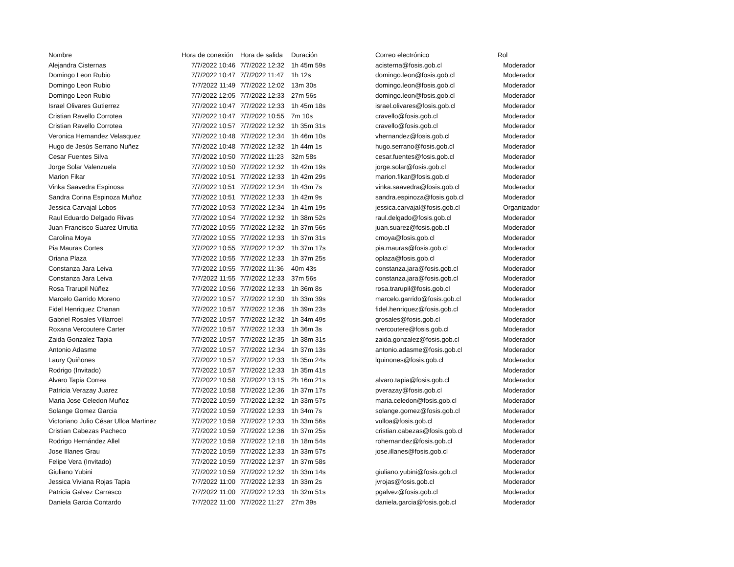| Nombre | Hora de conexión | Hora de salida | Duración | Correo electrónico | Rol |
| --- | --- | --- | --- | --- | --- |
| Alejandra Cisternas | 7/7/2022 10:46 | 7/7/2022 12:32 | 1h 45m 59s | acisterna@fosis.gob.cl | Moderador |
| Domingo Leon Rubio | 7/7/2022 10:47 | 7/7/2022 11:47 | 1h 12s | domingo.leon@fosis.gob.cl | Moderador |
| Domingo Leon Rubio | 7/7/2022 11:49 | 7/7/2022 12:02 | 13m 30s | domingo.leon@fosis.gob.cl | Moderador |
| Domingo Leon Rubio | 7/7/2022 12:05 | 7/7/2022 12:33 | 27m 56s | domingo.leon@fosis.gob.cl | Moderador |
| Israel Olivares Gutierrez | 7/7/2022 10:47 | 7/7/2022 12:33 | 1h 45m 18s | israel.olivares@fosis.gob.cl | Moderador |
| Cristian Ravello Corrotea | 7/7/2022 10:47 | 7/7/2022 10:55 | 7m 10s | cravello@fosis.gob.cl | Moderador |
| Cristian Ravello Corrotea | 7/7/2022 10:57 | 7/7/2022 12:32 | 1h 35m 31s | cravello@fosis.gob.cl | Moderador |
| Veronica Hernandez Velasquez | 7/7/2022 10:48 | 7/7/2022 12:34 | 1h 46m 10s | vhernandez@fosis.gob.cl | Moderador |
| Hugo de Jesús Serrano Nuñez | 7/7/2022 10:48 | 7/7/2022 12:32 | 1h 44m 1s | hugo.serrano@fosis.gob.cl | Moderador |
| Cesar Fuentes Silva | 7/7/2022 10:50 | 7/7/2022 11:23 | 32m 58s | cesar.fuentes@fosis.gob.cl | Moderador |
| Jorge Solar Valenzuela | 7/7/2022 10:50 | 7/7/2022 12:32 | 1h 42m 19s | jorge.solar@fosis.gob.cl | Moderador |
| Marion Fikar | 7/7/2022 10:51 | 7/7/2022 12:33 | 1h 42m 29s | marion.fikar@fosis.gob.cl | Moderador |
| Vinka Saavedra Espinosa | 7/7/2022 10:51 | 7/7/2022 12:34 | 1h 43m 7s | vinka.saavedra@fosis.gob.cl | Moderador |
| Sandra Corina Espinoza Muñoz | 7/7/2022 10:51 | 7/7/2022 12:33 | 1h 42m 9s | sandra.espinoza@fosis.gob.cl | Moderador |
| Jessica Carvajal Lobos | 7/7/2022 10:53 | 7/7/2022 12:34 | 1h 41m 19s | jessica.carvajal@fosis.gob.cl | Organizador |
| Raul Eduardo Delgado Rivas | 7/7/2022 10:54 | 7/7/2022 12:32 | 1h 38m 52s | raul.delgado@fosis.gob.cl | Moderador |
| Juan Francisco Suarez Urrutia | 7/7/2022 10:55 | 7/7/2022 12:32 | 1h 37m 56s | juan.suarez@fosis.gob.cl | Moderador |
| Carolina Moya | 7/7/2022 10:55 | 7/7/2022 12:33 | 1h 37m 31s | cmoya@fosis.gob.cl | Moderador |
| Pia Mauras Cortes | 7/7/2022 10:55 | 7/7/2022 12:32 | 1h 37m 17s | pia.mauras@fosis.gob.cl | Moderador |
| Oriana Plaza | 7/7/2022 10:55 | 7/7/2022 12:33 | 1h 37m 25s | oplaza@fosis.gob.cl | Moderador |
| Constanza Jara Leiva | 7/7/2022 10:55 | 7/7/2022 11:36 | 40m 43s | constanza.jara@fosis.gob.cl | Moderador |
| Constanza Jara Leiva | 7/7/2022 11:55 | 7/7/2022 12:33 | 37m 56s | constanza.jara@fosis.gob.cl | Moderador |
| Rosa Trarupil Núñez | 7/7/2022 10:56 | 7/7/2022 12:33 | 1h 36m 8s | rosa.trarupil@fosis.gob.cl | Moderador |
| Marcelo Garrido Moreno | 7/7/2022 10:57 | 7/7/2022 12:30 | 1h 33m 39s | marcelo.garrido@fosis.gob.cl | Moderador |
| Fidel Henriquez Chanan | 7/7/2022 10:57 | 7/7/2022 12:36 | 1h 39m 23s | fidel.henriquez@fosis.gob.cl | Moderador |
| Gabriel Rosales Villarroel | 7/7/2022 10:57 | 7/7/2022 12:32 | 1h 34m 49s | grosales@fosis.gob.cl | Moderador |
| Roxana Vercoutere Carter | 7/7/2022 10:57 | 7/7/2022 12:33 | 1h 36m 3s | rvercoutere@fosis.gob.cl | Moderador |
| Zaida Gonzalez Tapia | 7/7/2022 10:57 | 7/7/2022 12:35 | 1h 38m 31s | zaida.gonzalez@fosis.gob.cl | Moderador |
| Antonio Adasme | 7/7/2022 10:57 | 7/7/2022 12:34 | 1h 37m 13s | antonio.adasme@fosis.gob.cl | Moderador |
| Laury Quiñones | 7/7/2022 10:57 | 7/7/2022 12:33 | 1h 35m 24s | lquinones@fosis.gob.cl | Moderador |
| Rodrigo (Invitado) | 7/7/2022 10:57 | 7/7/2022 12:33 | 1h 35m 41s | | Moderador |
| Alvaro Tapia Correa | 7/7/2022 10:58 | 7/7/2022 13:15 | 2h 16m 21s | alvaro.tapia@fosis.gob.cl | Moderador |
| Patricia Verazay Juarez | 7/7/2022 10:58 | 7/7/2022 12:36 | 1h 37m 17s | pverazay@fosis.gob.cl | Moderador |
| Maria Jose Celedon Muñoz | 7/7/2022 10:59 | 7/7/2022 12:32 | 1h 33m 57s | maria.celedon@fosis.gob.cl | Moderador |
| Solange Gomez Garcia | 7/7/2022 10:59 | 7/7/2022 12:33 | 1h 34m 7s | solange.gomez@fosis.gob.cl | Moderador |
| Victoriano Julio César Ulloa Martinez | 7/7/2022 10:59 | 7/7/2022 12:33 | 1h 33m 56s | vulloa@fosis.gob.cl | Moderador |
| Cristian Cabezas Pacheco | 7/7/2022 10:59 | 7/7/2022 12:36 | 1h 37m 25s | cristian.cabezas@fosis.gob.cl | Moderador |
| Rodrigo Hernández Allel | 7/7/2022 10:59 | 7/7/2022 12:18 | 1h 18m 54s | rohernandez@fosis.gob.cl | Moderador |
| Jose Illanes Grau | 7/7/2022 10:59 | 7/7/2022 12:33 | 1h 33m 57s | jose.illanes@fosis.gob.cl | Moderador |
| Felipe Vera (Invitado) | 7/7/2022 10:59 | 7/7/2022 12:37 | 1h 37m 58s | | Moderador |
| Giuliano Yubini | 7/7/2022 10:59 | 7/7/2022 12:32 | 1h 33m 14s | giuliano.yubini@fosis.gob.cl | Moderador |
| Jessica Viviana Rojas Tapia | 7/7/2022 11:00 | 7/7/2022 12:33 | 1h 33m 2s | jvrojas@fosis.gob.cl | Moderador |
| Patricia Galvez Carrasco | 7/7/2022 11:00 | 7/7/2022 12:33 | 1h 32m 51s | pgalvez@fosis.gob.cl | Moderador |
| Daniela Garcia Contardo | 7/7/2022 11:00 | 7/7/2022 11:27 | 27m 39s | daniela.garcia@fosis.gob.cl | Moderador |